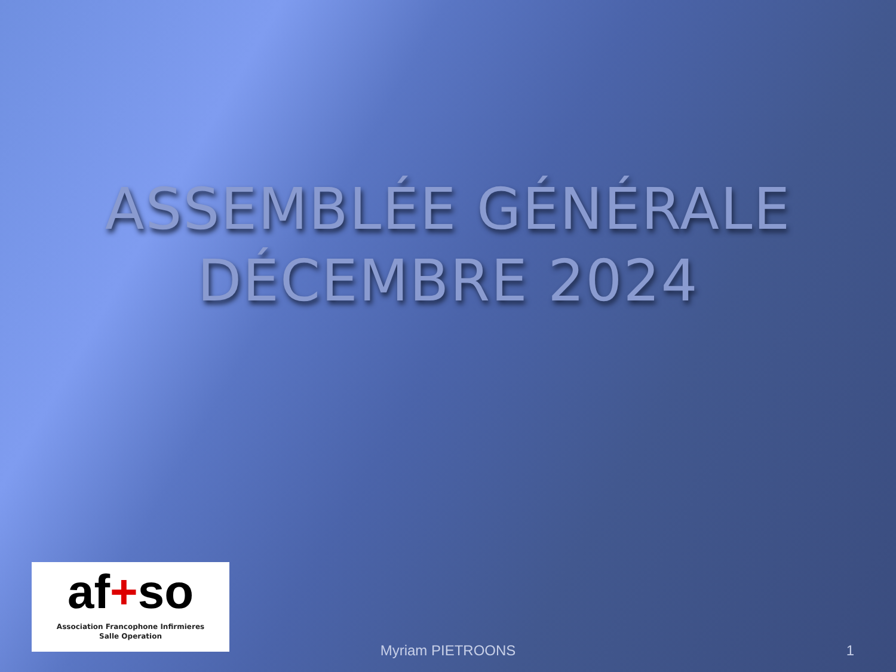ASSEMBLÉE GÉNÉRALE
DÉCEMBRE 2024
af+so
Association Francophone Infirmieres
Salle Operation
Myriam PIETROONS 1